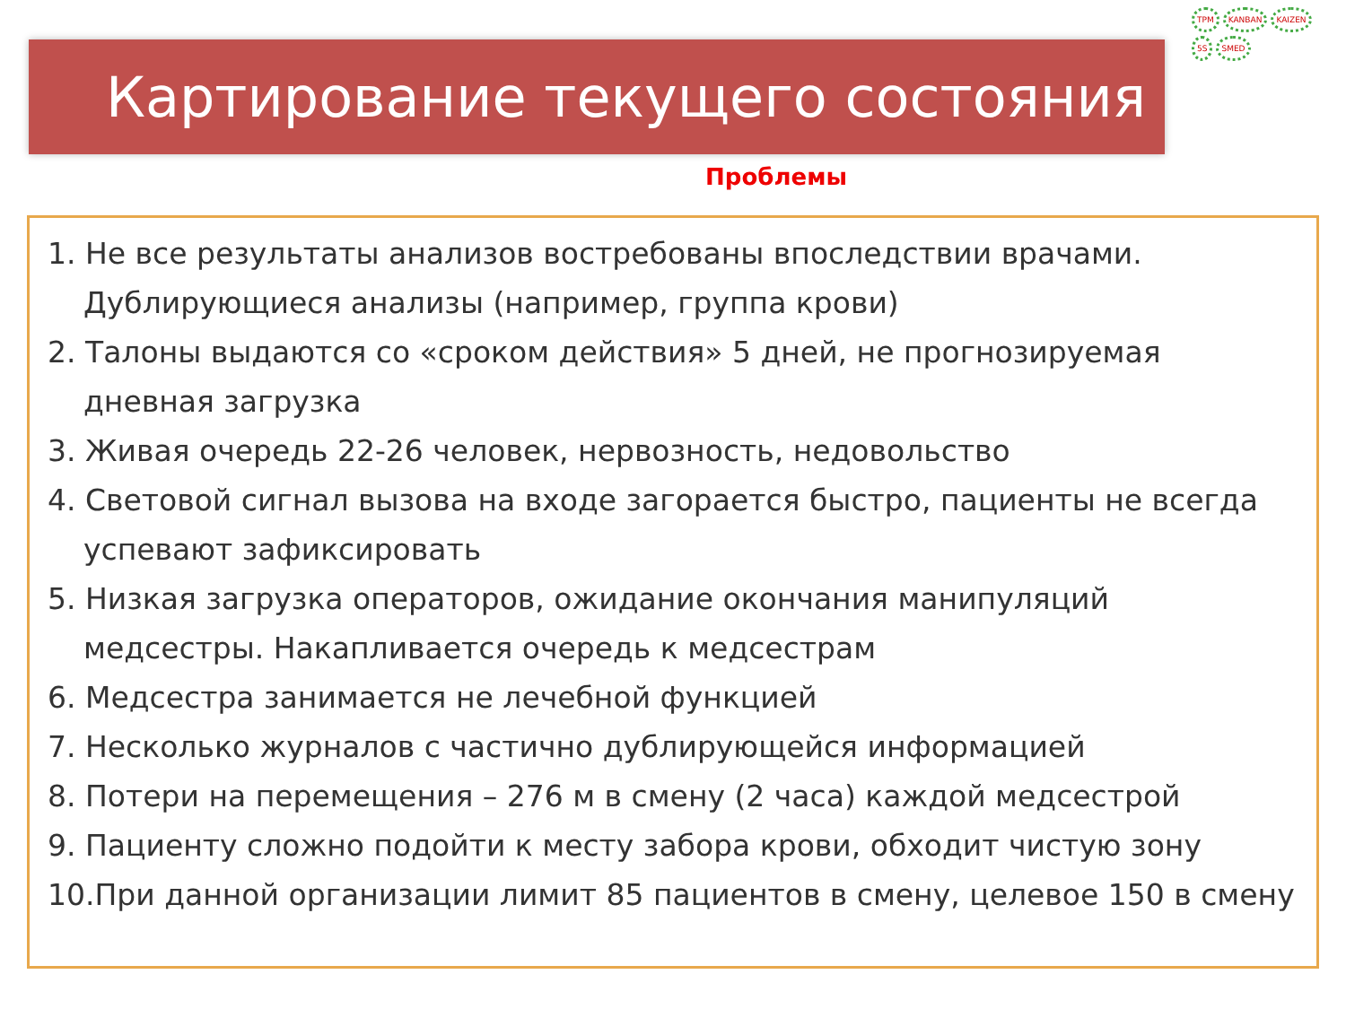Картирование текущего состояния
TPM KANBAN KAIZEN 5S SMED
Проблемы
1. Не все результаты анализов востребованы впоследствии врачами. Дублирующиеся анализы (например, группа крови)
2. Талоны выдаются со «сроком действия» 5 дней, не прогнозируемая дневная загрузка
3. Живая очередь 22-26 человек, нервозность, недовольство
4. Световой сигнал вызова на входе загорается быстро, пациенты не всегда успевают зафиксировать
5. Низкая загрузка операторов, ожидание окончания манипуляций медсестры. Накапливается очередь к медсестрам
6. Медсестра занимается не лечебной функцией
7. Несколько журналов с частично дублирующейся информацией
8. Потери на перемещения – 276 м в смену (2 часа) каждой медсестрой
9. Пациенту сложно подойти к месту забора крови, обходит чистую зону
10.При данной организации лимит 85 пациентов в смену, целевое 150 в смену